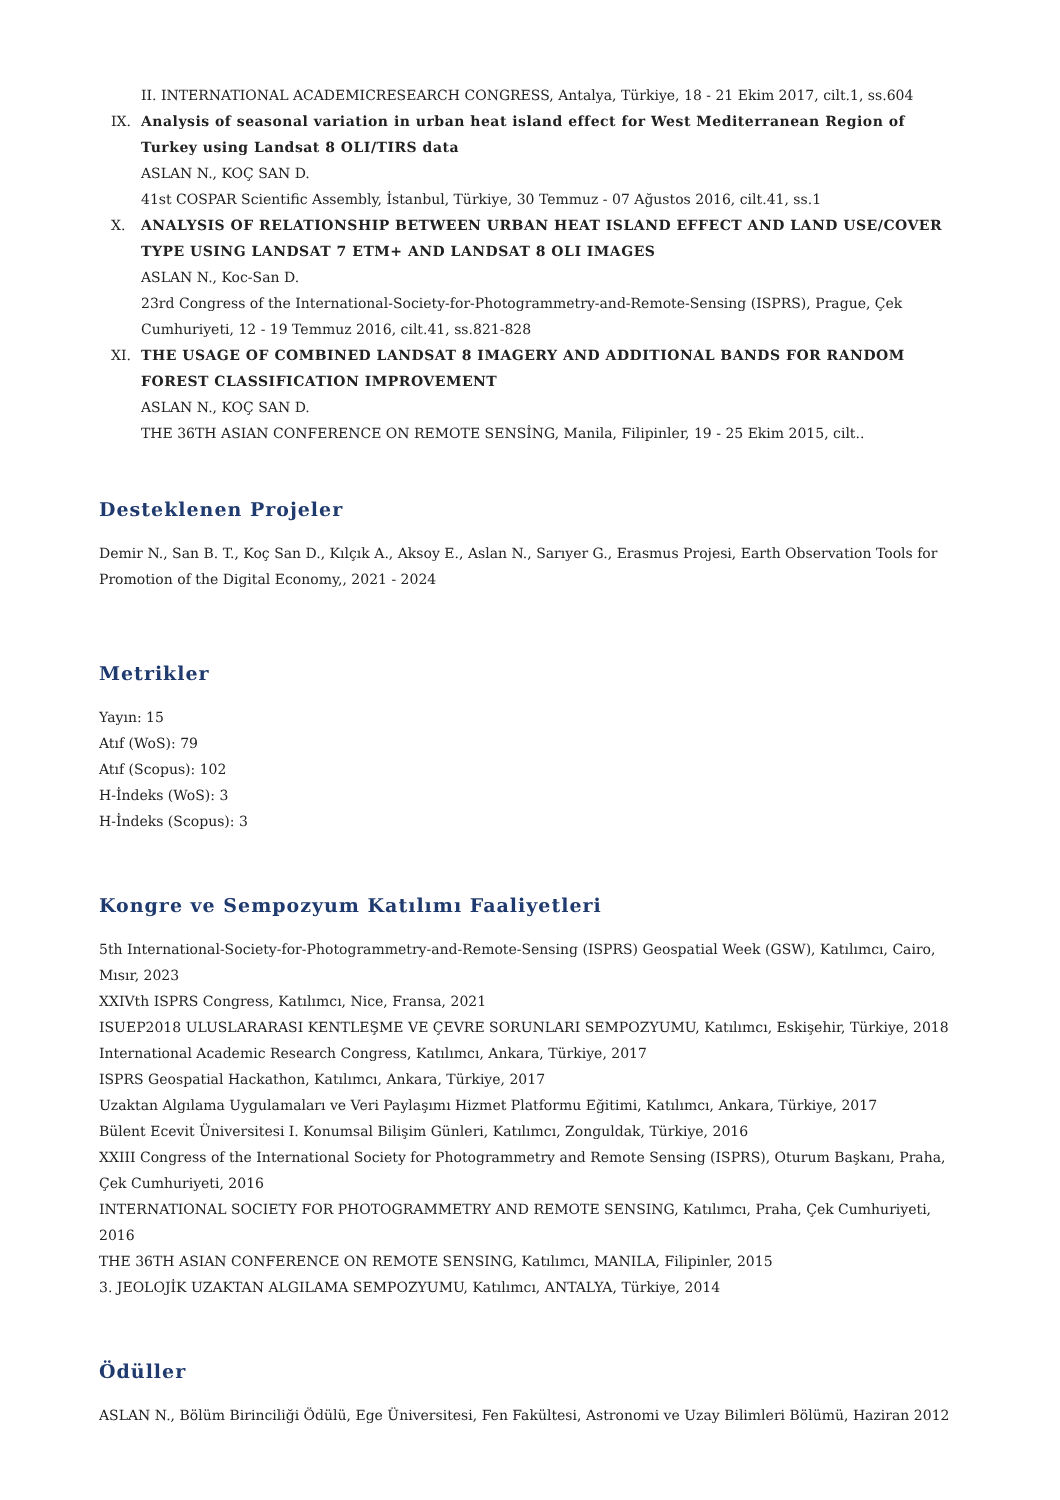II. INTERNATIONAL ACADEMICRESEARCH CONGRESS, Antalya, Türkiye, 18 - 21 Ekim 2017, cilt.1, ss.604
IX. Analysis of seasonal variation in urban heat island effect for West Mediterranean Region of Turkey using Landsat 8 OLI/TIRS data
ASLAN N., KOÇ SAN D.
41st COSPAR Scientific Assembly, İstanbul, Türkiye, 30 Temmuz - 07 Ağustos 2016, cilt.41, ss.1
X. ANALYSIS OF RELATIONSHIP BETWEEN URBAN HEAT ISLAND EFFECT AND LAND USE/COVER TYPE USING LANDSAT 7 ETM+ AND LANDSAT 8 OLI IMAGES
ASLAN N., Koc-San D.
23rd Congress of the International-Society-for-Photogrammetry-and-Remote-Sensing (ISPRS), Prague, Çek Cumhuriyeti, 12 - 19 Temmuz 2016, cilt.41, ss.821-828
XI. THE USAGE OF COMBINED LANDSAT 8 IMAGERY AND ADDITIONAL BANDS FOR RANDOM FOREST CLASSIFICATION IMPROVEMENT
ASLAN N., KOÇ SAN D.
THE 36TH ASIAN CONFERENCE ON REMOTE SENSİNG, Manila, Filipinler, 19 - 25 Ekim 2015, cilt..
Desteklenen Projeler
Demir N., San B. T., Koç San D., Kılçık A., Aksoy E., Aslan N., Sarıyer G., Erasmus Projesi, Earth Observation Tools for Promotion of the Digital Economy,, 2021 - 2024
Metrikler
Yayın: 15
Atıf (WoS): 79
Atıf (Scopus): 102
H-İndeks (WoS): 3
H-İndeks (Scopus): 3
Kongre ve Sempozyum Katılımı Faaliyetleri
5th International-Society-for-Photogrammetry-and-Remote-Sensing (ISPRS) Geospatial Week (GSW), Katılımcı, Cairo, Mısır, 2023
XXIVth ISPRS Congress, Katılımcı, Nice, Fransa, 2021
ISUEP2018 ULUSLARARASI KENTLEŞME VE ÇEVRE SORUNLARI SEMPOZYUMU, Katılımcı, Eskişehir, Türkiye, 2018
International Academic Research Congress, Katılımcı, Ankara, Türkiye, 2017
ISPRS Geospatial Hackathon, Katılımcı, Ankara, Türkiye, 2017
Uzaktan Algılama Uygulamaları ve Veri Paylaşımı Hizmet Platformu Eğitimi, Katılımcı, Ankara, Türkiye, 2017
Bülent Ecevit Üniversitesi I. Konumsal Bilişim Günleri, Katılımcı, Zonguldak, Türkiye, 2016
XXIII Congress of the International Society for Photogrammetry and Remote Sensing (ISPRS), Oturum Başkanı, Praha, Çek Cumhuriyeti, 2016
INTERNATIONAL SOCIETY FOR PHOTOGRAMMETRY AND REMOTE SENSING, Katılımcı, Praha, Çek Cumhuriyeti, 2016
THE 36TH ASIAN CONFERENCE ON REMOTE SENSING, Katılımcı, MANILA, Filipinler, 2015
3. JEOLOJİK UZAKTAN ALGILAMA SEMPOZYUMU, Katılımcı, ANTALYA, Türkiye, 2014
Ödüller
ASLAN N., Bölüm Birinciliği Ödülü, Ege Üniversitesi, Fen Fakültesi, Astronomi ve Uzay Bilimleri Bölümü, Haziran 2012